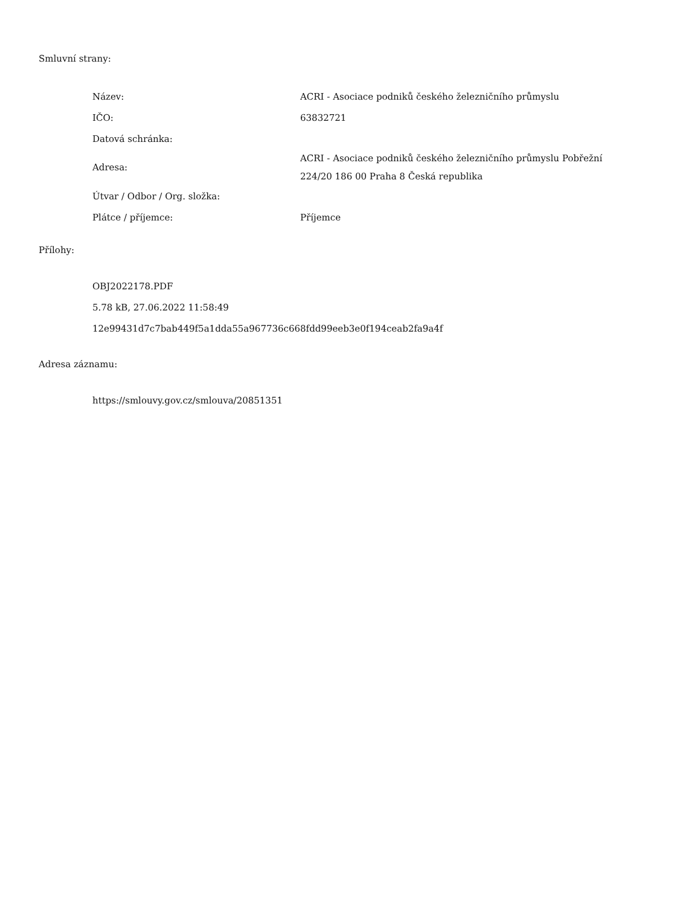Smluvní strany:
| Název: | ACRI - Asociace podniků českého železničního průmyslu |
| IČO: | 63832721 |
| Datová schránka: | |
| Adresa: | ACRI - Asociace podniků českého železničního průmyslu Pobřežní 224/20 186 00 Praha 8 Česká republika |
| Útvar / Odbor / Org. složka: | |
| Plátce / příjemce: | Příjemce |
Přílohy:
OBJ2022178.PDF
5.78 kB, 27.06.2022 11:58:49
12e99431d7c7bab449f5a1dda55a967736c668fdd99eeb3e0f194ceab2fa9a4f
Adresa záznamu:
https://smlouvy.gov.cz/smlouva/20851351